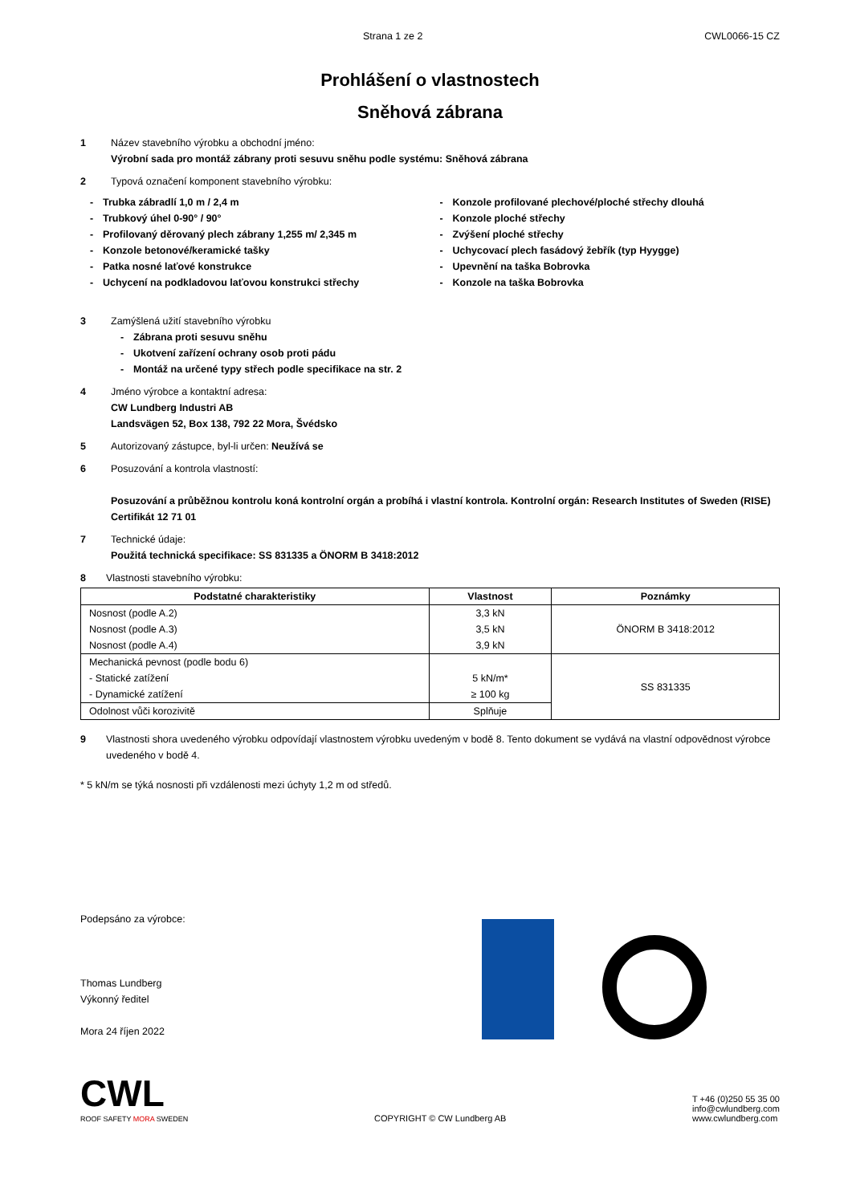Strana 1 ze 2 CWL0066-15 CZ
Prohlášení o vlastnostech
Sněhová zábrana
1 Název stavebního výrobku a obchodní jméno:
Výrobní sada pro montáž zábrany proti sesuvu sněhu podle systému: Sněhová zábrana
2 Typová označení komponent stavebního výrobku:
- Trubka zábradlí 1,0 m / 2,4 m
- Trubkový úhel 0-90° / 90°
- Profilovaný děrovaný plech zábrany 1,255 m/ 2,345 m
- Konzole betonové/keramické tašky
- Patka nosné laťové konstrukce
- Uchycení na podkladovou laťovou konstrukci střechy
- Konzole profilované plechové/ploché střechy dlouhá
- Konzole ploché střechy
- Zvýšení ploché střechy
- Uchycovací plech fasádový žebřík (typ Hyygge)
- Upevnění na taška Bobrovka
- Konzole na taška Bobrovka
3 Zamýšlená užití stavebního výrobku
- Zábrana proti sesuvu sněhu
- Ukotvení zařízení ochrany osob proti pádu
- Montáž na určené typy střech podle specifikace na str. 2
4 Jméno výrobce a kontaktní adresa:
CW Lundberg Industri AB
Landsvägen 52, Box 138, 792 22 Mora, Švédsko
5 Autorizovaný zástupce, byl-li určen: Neužívá se
6 Posuzování a kontrola vlastností:
Posuzování a průběžnou kontrolu koná kontrolní orgán a probíhá i vlastní kontrola. Kontrolní orgán: Research Institutes of Sweden (RISE) Certifikát 12 71 01
7 Technické údaje:
Použitá technická specifikace: SS 831335 a ÖNORM B 3418:2012
8 Vlastnosti stavebního výrobku:
| Podstatné charakteristiky | Vlastnost | Poznámky |
| --- | --- | --- |
| Nosnost (podle A.2) Nosnost (podle A.3) Nosnost (podle A.4) | 3,3 kN 3,5 kN 3,9 kN | ÖNORM B 3418:2012 |
| Mechanická pevnost (podle bodu 6) - Statické zatížení - Dynamické zatížení | 5 kN/m* ≥ 100 kg | SS 831335 |
| Odolnost vůči korozivitě | Splňuje | |
9 Vlastnosti shora uvedeného výrobku odpovídají vlastnostem výrobku uvedeným v bodě 8. Tento dokument se vydává na vlastní odpovědnost výrobce uvedeného v bodě 4.
* 5 kN/m se týká nosnosti při vzdálenosti mezi úchyty 1,2 m od středů.
Podepsáno za výrobce:
Thomas Lundberg
Výkonný ředitel
Mora 24 říjen 2022
CWL
ROOF SAFETY MORA SWEDEN
COPYRIGHT © CW Lundberg AB
T +46 (0)250 55 35 00
info@cwlundberg.com
www.cwlundberg.com